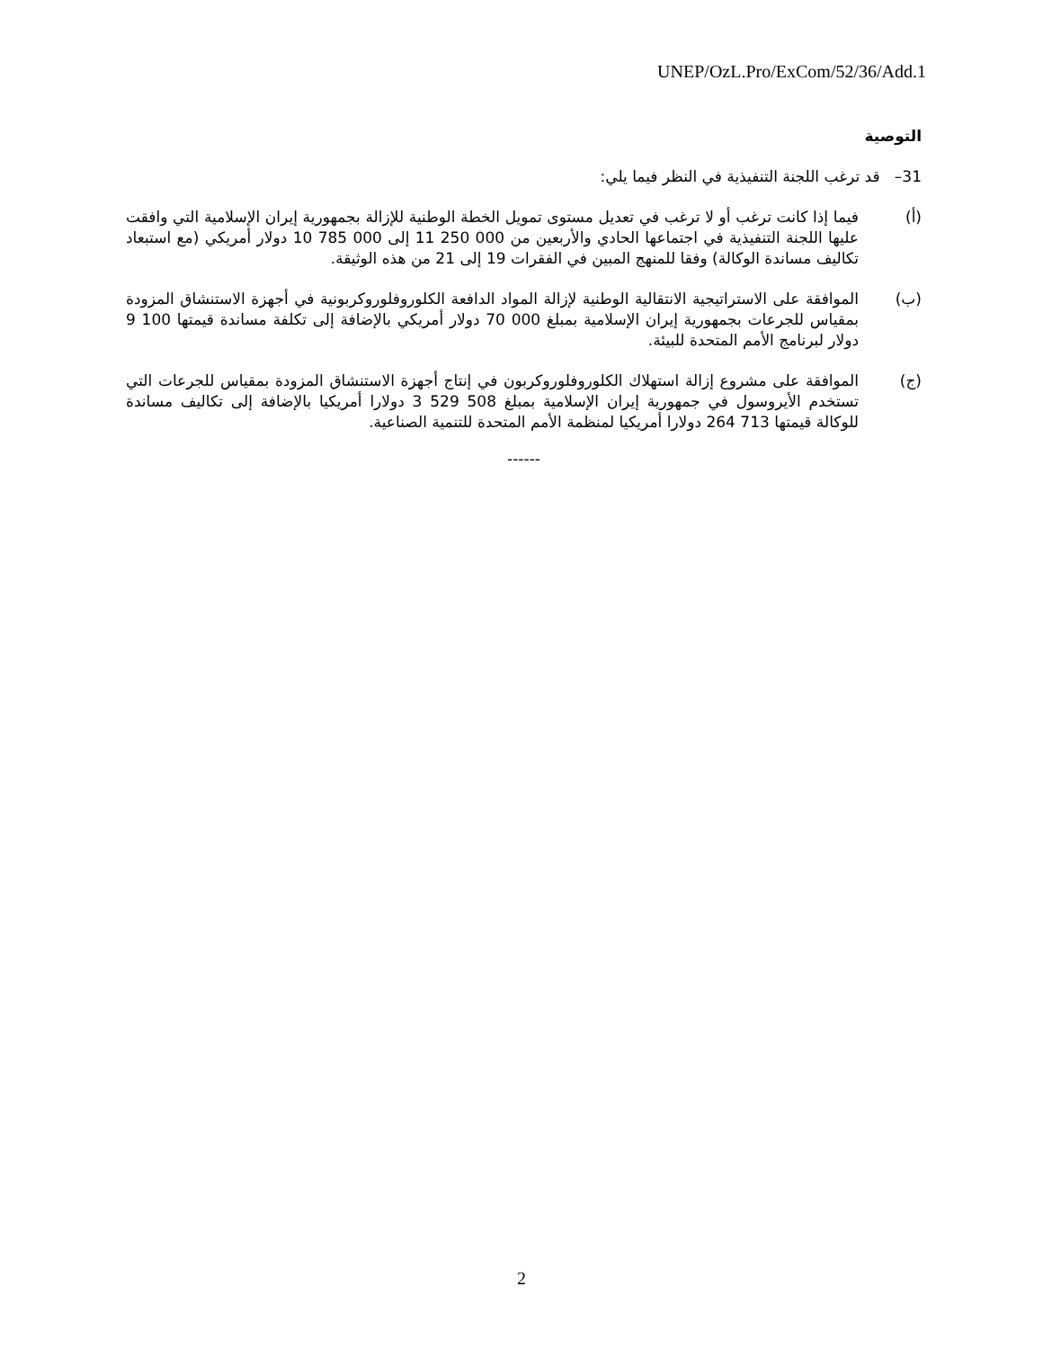UNEP/OzL.Pro/ExCom/52/36/Add.1
التوصية
31– قد ترغب اللجنة التنفيذية في النظر فيما يلي:
(أ) فيما إذا كانت ترغب أو لا ترغب في تعديل مستوى تمويل الخطة الوطنية للإزالة بجمهورية إيران الإسلامية التي وافقت عليها اللجنة التنفيذية في اجتماعها الحادي والأربعين من 000 250 11 إلى 000 785 10 دولار أمريكي (مع استبعاد تكاليف مساندة الوكالة) وفقا للمنهج المبين في الفقرات 19 إلى 21 من هذه الوثيقة.
(ب) الموافقة على الاستراتيجية الانتقالية الوطنية لإزالة المواد الدافعة الكلوروفلوروكربونية في أجهزة الاستنشاق المزودة بمقياس للجرعات بجمهورية إيران الإسلامية بمبلغ 000 70 دولار أمريكي بالإضافة إلى تكلفة مساندة قيمتها 100 9 دولار لبرنامج الأمم المتحدة للبيئة.
(ج) الموافقة على مشروع إزالة استهلاك الكلوروفلوروكربون في إنتاج أجهزة الاستنشاق المزودة بمقياس للجرعات التي تستخدم الأيروسول في جمهورية إيران الإسلامية بمبلغ 508 529 3 دولارا أمريكيا بالإضافة إلى تكاليف مساندة للوكالة قيمتها 713 264 دولارا أمريكيا لمنظمة الأمم المتحدة للتنمية الصناعية.
------
2